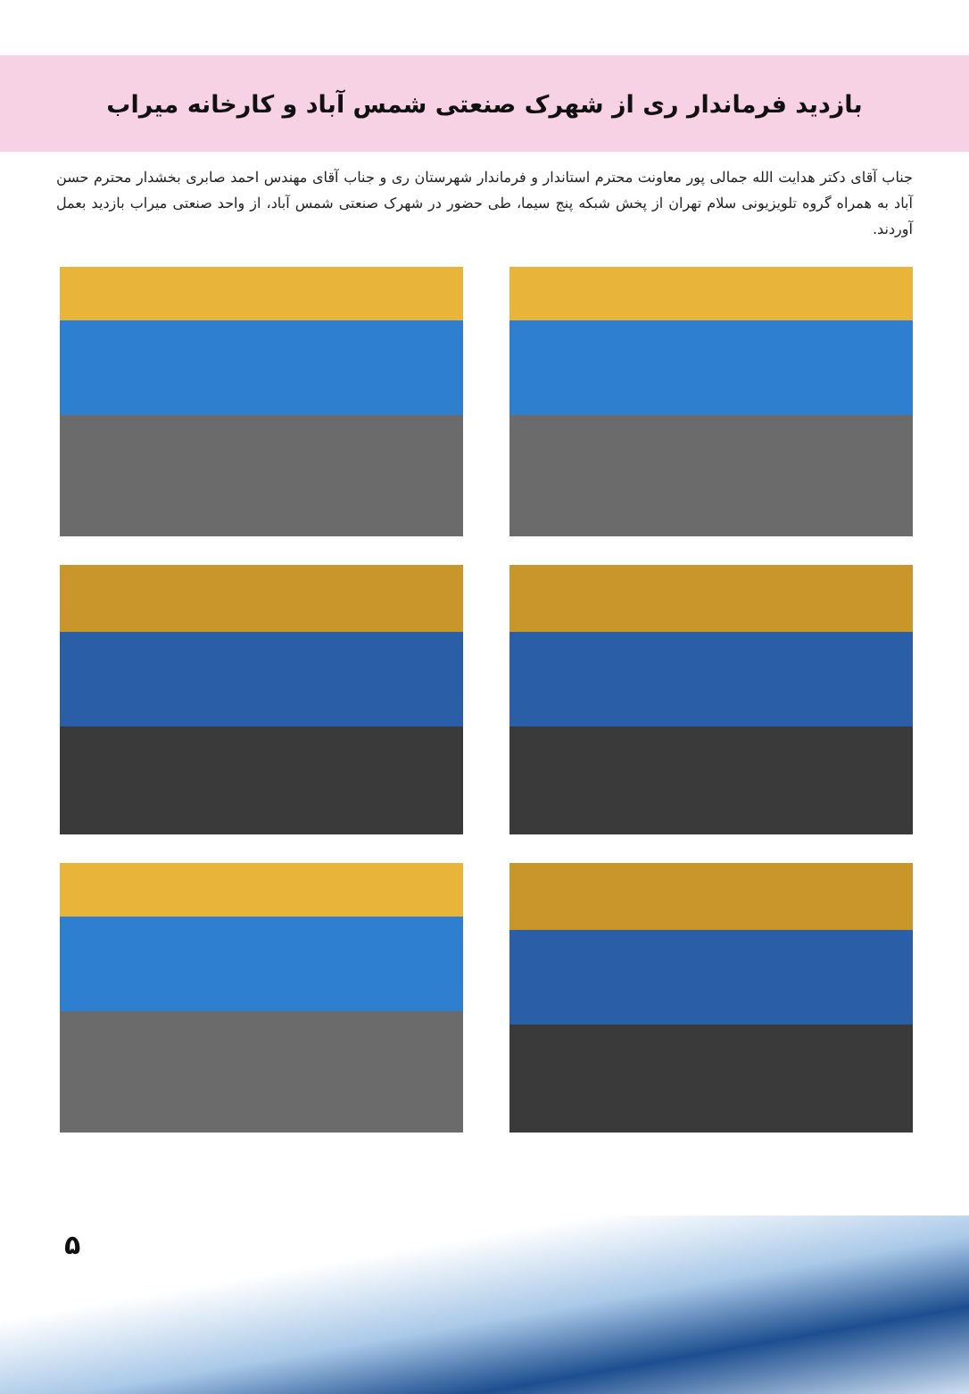بازدید فرماندار ری از شهرک صنعتی شمس آباد و کارخانه میراب
جناب آقای دکتر هدایت الله جمالی پور معاونت محترم استاندار و فرماندار شهرستان ری و جناب آقای مهندس احمد صابری بخشدار محترم حسن آباد به همراه گروه تلویزیونی سلام تهران از پخش شبکه پنج سیما، طی حضور در شهرک صنعتی شمس آباد، از واحد صنعتی میراب بازدید بعمل آوردند.
۵